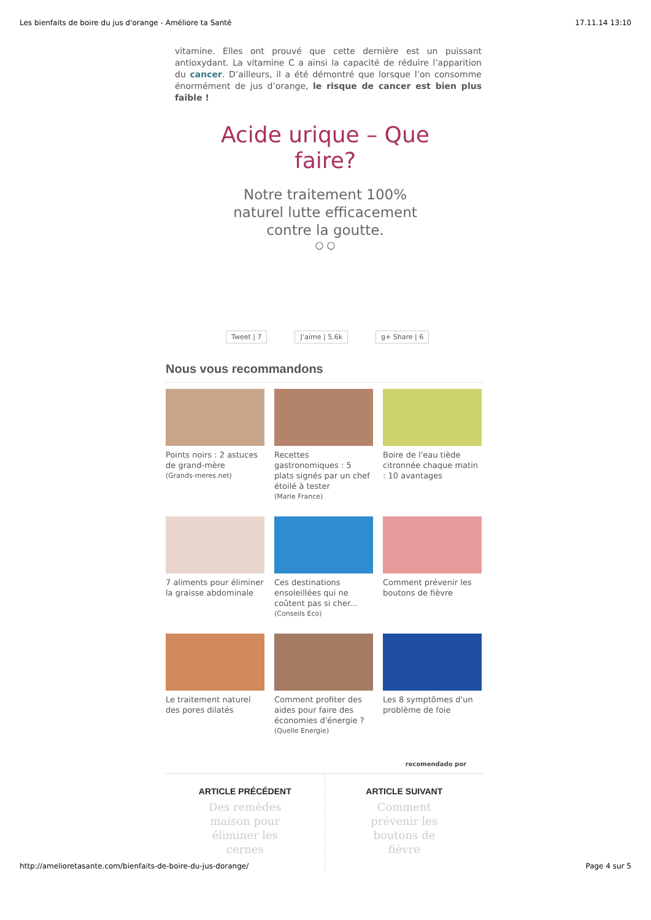Les bienfaits de boire du jus d'orange - Améliore ta Santé 17.11.14 13:10
vitamine. Elles ont prouvé que cette dernière est un puissant antioxydant. La vitamine C a ainsi la capacité de réduire l’apparition du cancer. D’ailleurs, il a été démontré que lorsque l’on consomme énormément de jus d’orange, le risque de cancer est bien plus faible !
Acide urique – Que faire?
Notre traitement 100% naturel lutte efficacement contre la goutte.
○ ○
Tweet | 7 J’aime | 5,6k g+ Share | 6
Nous vous recommandons
Points noirs : 2 astuces de grand-mère
(Grands-meres.net)
Recettes gastronomiques : 5 plats signés par un chef étoilé à tester
(Marie France)
Boire de l'eau tiède citronnée chaque matin : 10 avantages
7 aliments pour éliminer la graisse abdominale
Ces destinations ensoleillées qui ne coûtent pas si cher...
(Conseils Eco)
Comment prévenir les boutons de fièvre
Le traitement naturel des pores dilatés
Comment profiter des aides pour faire des économies d'énergie ?
(Quelle Energie)
Les 8 symptômes d'un problème de foie
recomendado por
ARTICLE PRÉCÉDENT
Des remèdes maison pour éliminer les cernes
ARTICLE SUIVANT
Comment prévenir les boutons de fièvre
http://amelioretasante.com/bienfaits-de-boire-du-jus-dorange/ Page 4 sur 5